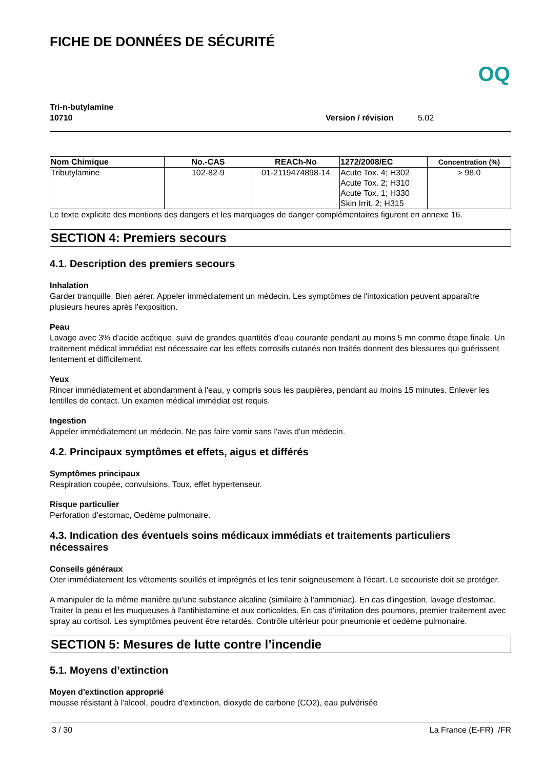FICHE DE DONNÉES DE SÉCURITÉ OQ
Tri-n-butylamine
10710 Version / révision 5.02
| Nom Chimique | No.-CAS | REACh-No | 1272/2008/EC | Concentration (%) |
| --- | --- | --- | --- | --- |
| Tributylamine | 102-82-9 | 01-2119474898-14 | Acute Tox. 4; H302 Acute Tox. 2; H310 Acute Tox. 1; H330 Skin Irrit. 2; H315 | > 98,0 |
Le texte explicite des mentions des dangers et les marquages de danger complémentaires figurent en annexe 16.
SECTION 4: Premiers secours
4.1. Description des premiers secours
Inhalation
Garder tranquille. Bien aérer. Appeler immédiatement un médecin. Les symptômes de l'intoxication peuvent apparaître plusieurs heures après l'exposition.
Peau
Lavage avec 3% d'acide acétique, suivi de grandes quantités d'eau courante pendant au moins 5 mn comme étape finale. Un traitement médical immédiat est nécessaire car les effets corrosifs cutanés non traités donnent des blessures qui guérissent lentement et difficilement.
Yeux
Rincer immédiatement et abondamment à l'eau, y compris sous les paupières, pendant au moins 15 minutes. Enlever les lentilles de contact. Un examen médical immédiat est requis.
Ingestion
Appeler immédiatement un médecin. Ne pas faire vomir sans l'avis d'un médecin.
4.2. Principaux symptômes et effets, aigus et différés
Symptômes principaux
Respiration coupée, convulsions, Toux, effet hypertenseur.
Risque particulier
Perforation d'estomac, Oedème pulmonaire.
4.3. Indication des éventuels soins médicaux immédiats et traitements particuliers nécessaires
Conseils généraux
Oter immédiatement les vêtements souillés et imprégnés et les tenir soigneusement à l'écart. Le secouriste doit se protéger.
A manipuler de la même manière qu'une substance alcaline (similaire à l'ammoniac). En cas d'ingestion, lavage d'estomac. Traiter la peau et les muqueuses à l'antihistamine et aux corticoïdes. En cas d'irritation des poumons, premier traitement avec spray au cortisol. Les symptômes peuvent être retardés. Contrôle ultérieur pour pneumonie et oedème pulmonaire.
SECTION 5: Mesures de lutte contre l’incendie
5.1. Moyens d’extinction
Moyen d'extinction approprié
mousse résistant à l'alcool, poudre d'extinction, dioxyde de carbone (CO2), eau pulvérisée
3 / 30 La France (E-FR) /FR